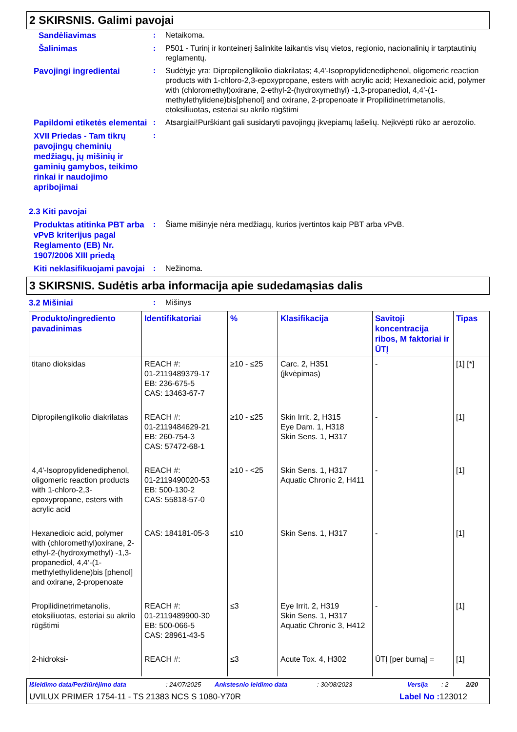2 SKIRSNIS. Galimi pavojai
Sandėliavimas
: Netaikoma.
Šalinimas
: P501 - Turinį ir konteinerį šalinkite laikantis visų vietos, regionio, nacionalinių ir tarptautinių reglamentų.
Pavojingi ingredientai
: Sudėtyje yra: Dipropilenglikolio diakrilatas; 4,4'-Isopropylidenediphenol, oligomeric reaction products with 1-chloro-2,3-epoxypropane, esters with acrylic acid; Hexanedioic acid, polymer with (chloromethyl)oxirane, 2-ethyl-2-(hydroxymethyl) -1,3-propanediol, 4,4’-(1-methylethylidene)bis[phenol] and oxirane, 2-propenoate ir Propilidinetrimetanolis, etoksiliuotas, esteriai su akrilo rūgštimi
Papildomi etiketės elementai
: Atsargiai!Purškiant gali susidaryti pavojingų įkvepiamų lašelių. Neįkvėpti rūko ar aerozolio.
XVII Priedas - Tam tikrų pavojingų cheminių medžiagų, jų mišinių ir gaminių gamybos, teikimo rinkai ir naudojimo apribojimai
:
2.3 Kiti pavojai
Produktas atitinka PBT arba vPvB kriterijus pagal Reglamento (EB) Nr. 1907/2006 XIII priedą
: Šiame mišinyje nėra medžiagų, kurios įvertintos kaip PBT arba vPvB.
Kiti neklasifikuojami pavojai
: Nežinoma.
3 SKIRSNIS. Sudėtis arba informacija apie sudedamąsias dalis
3.2 Mišiniai
: Mišinys
| Produkto/ingrediento pavadinimas | Identifikatoriai | % | Klasifikacija | Savitoji koncentracija ribos, M faktoriai ir ŪTĮ | Tipas |
| --- | --- | --- | --- | --- | --- |
| titano dioksidas | REACH #: 01-2119489379-17 EB: 236-675-5 CAS: 13463-67-7 | ≥10 - ≤25 | Carc. 2, H351 (įkvėpimas) | - | [1] [*] |
| Dipropilenglikolio diakrilatas | REACH #: 01-2119484629-21 EB: 260-754-3 CAS: 57472-68-1 | ≥10 - ≤25 | Skin Irrit. 2, H315 Eye Dam. 1, H318 Skin Sens. 1, H317 | - | [1] |
| 4,4'-Isopropylidenediphenol, oligomeric reaction products with 1-chloro-2,3-epoxypropane, esters with acrylic acid | REACH #: 01-2119490020-53 EB: 500-130-2 CAS: 55818-57-0 | ≥10 - <25 | Skin Sens. 1, H317 Aquatic Chronic 2, H411 | - | [1] |
| Hexanedioic acid, polymer with (chloromethyl)oxirane, 2-ethyl-2-(hydroxymethyl) -1,3-propanediol, 4,4’-(1-methylethylidene)bis [phenol] and oxirane, 2-propenoate | CAS: 184181-05-3 | ≤10 | Skin Sens. 1, H317 | - | [1] |
| Propilidinetrimetanolis, etoksiliuotas, esteriai su akrilo rūgštimi | REACH #: 01-2119489900-30 EB: 500-066-5 CAS: 28961-43-5 | ≤3 | Eye Irrit. 2, H319 Skin Sens. 1, H317 Aquatic Chronic 3, H412 | - | [1] |
| 2-hidroksi- | REACH #: | ≤3 | Acute Tox. 4, H302 | ŪTĮ [per burną] = | [1] |
Išleidimo data/Peržiūrėjimo data: 24/07/2025 Ankstesnio leidimo data: 30/08/2023 Versija: 2 2/20
UVILUX PRIMER 1754-11 - TS 21383 NCS S 1080-Y70R Label No : 123012